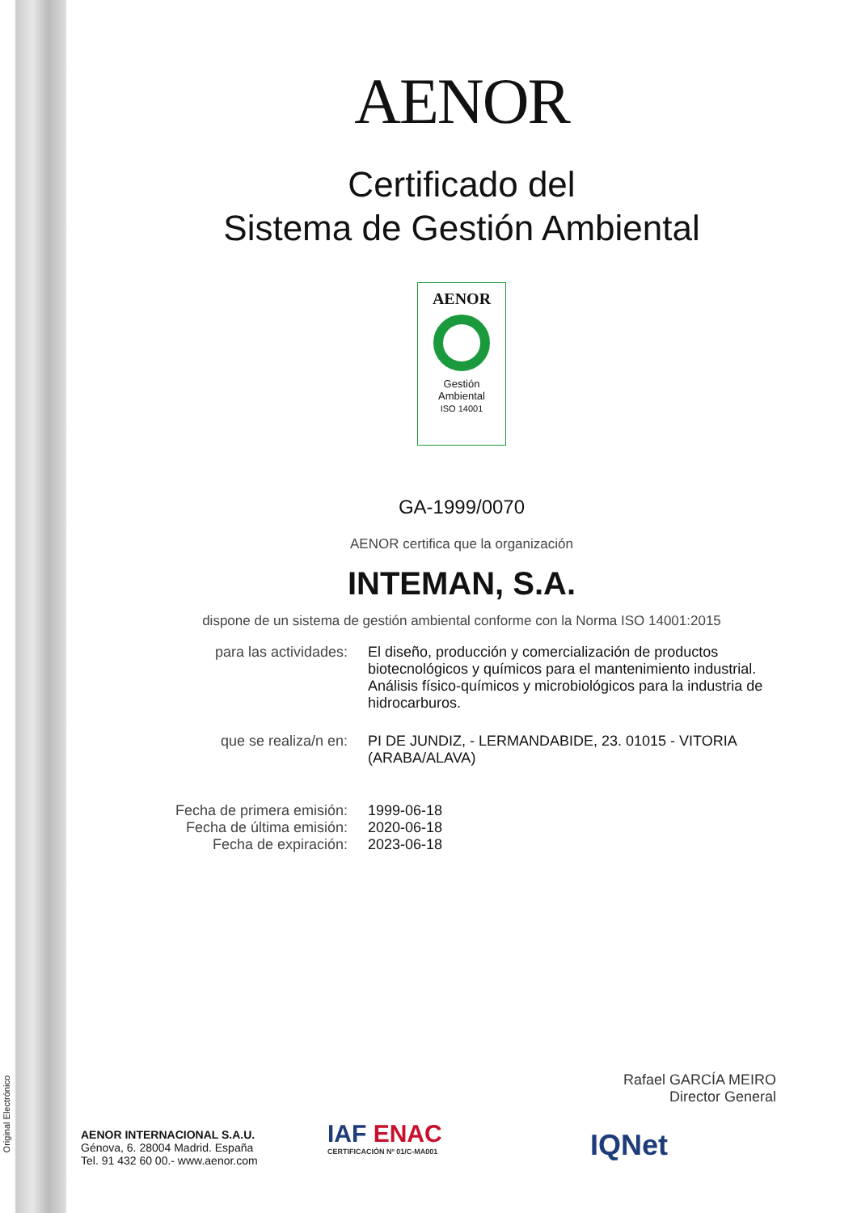Original Electrónico
AENOR
Certificado del
Sistema de Gestión Ambiental
AENOR
Gestión
Ambiental
ISO 14001
GA-1999/0070
AENOR certifica que la organización
INTEMAN, S.A.
dispone de un sistema de gestión ambiental conforme con la Norma ISO 14001:2015
para las actividades: El diseño, producción y comercialización de productos biotecnológicos y químicos para el mantenimiento industrial.
Análisis físico-químicos y microbiológicos para la industria de hidrocarburos.
que se realiza/n en: PI DE JUNDIZ, - LERMANDABIDE, 23. 01015 - VITORIA (ARABA/ALAVA)
Fecha de primera emisión:
Fecha de última emisión:
Fecha de expiración:
1999-06-18
2020-06-18
2023-06-18
Rafael GARCÍA MEIRO
Director General
AENOR INTERNACIONAL S.A.U.
Génova, 6. 28004 Madrid. España
Tel. 91 432 60 00.- www.aenor.com
IAF ENAC
CERTIFICACIÓN Nº 01/C-MA001
IQNet